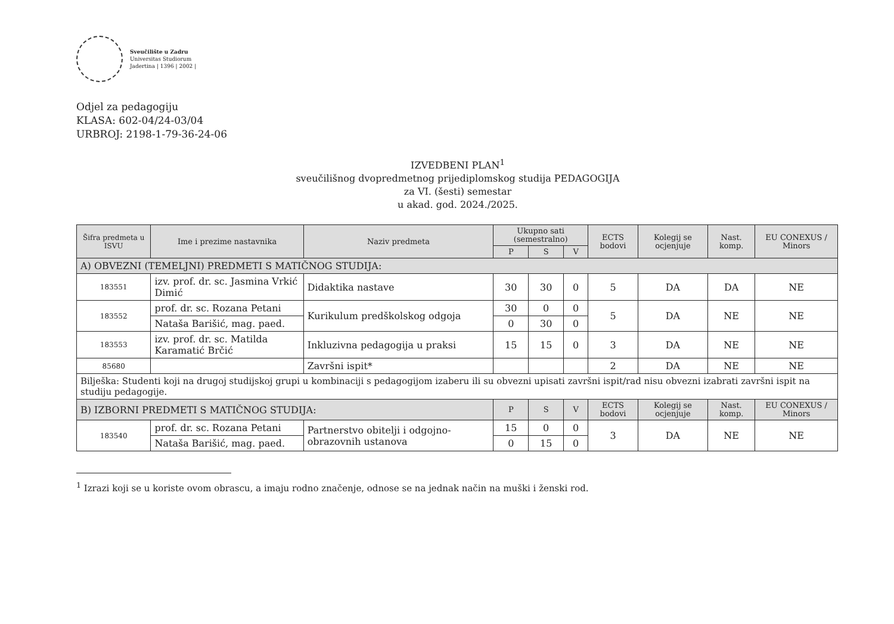Sveučilište u Zadru
Universitas Studiorum
Jadertina | 1396 | 2002 |
Odjel za pedagogiju
KLASA: 602-04/24-03/04
URBROJ: 2198-1-79-36-24-06
IZVEDBENI PLAN<sup>1</sup>
sveučilišnog dvopredmetnog prijediplomskog studija PEDAGOGIJA
za VI. (šesti) semestar
u akad. god. 2024./2025.
| Šifra predmeta u ISVU | Ime i prezime nastavnika | Naziv predmeta | Ukupno sati (semestralno) | | | ECTS bodovi | Kolegij se ocjenjuje | Nast. komp. | EU CONEXUS / Minors |
| --- | --- | --- | --- | --- | --- | --- | --- | --- | --- |
| | | | P | S | V | | | | |
| A) OBVEZNI (TEMELJNI) PREDMETI S MATIČNOG STUDIJA: | | | | | | | | | |
| 183551 | izv. prof. dr. sc. Jasmina Vrkić Dimić | Didaktika nastave | 30 | 30 | 0 | 5 | DA | DA | NE |
| 183552 | prof. dr. sc. Rozana Petani | Kurikulum predškolskog odgoja | 30 | 0 | 0 | 5 | DA | NE | NE |
| | Nataša Barišić, mag. paed. | | 0 | 30 | 0 | | | | |
| 183553 | izv. prof. dr. sc. Matilda Karamatić Brčić | Inkluzivna pedagogija u praksi | 15 | 15 | 0 | 3 | DA | NE | NE |
| 85680 | | Završni ispit* | | | | 2 | DA | NE | NE |
| Bilješka: Studenti koji na drugoj studijskoj grupi u kombinaciji s pedagogijom izaberu ili su obvezni upisati završni ispit/rad nisu obvezni izabrati završni ispit na studiju pedagogije. | | | | | | | | | |
| B) IZBORNI PREDMETI S MATIČNOG STUDIJA: | | | P | S | V | ECTS bodovi | Kolegij se ocjenjuje | Nast. komp. | EU CONEXUS / Minors |
| 183540 | prof. dr. sc. Rozana Petani | Partnerstvo obitelji i odgojno-obrazovnih ustanova | 15 | 0 | 0 | 3 | DA | NE | NE |
| | Nataša Barišić, mag. paed. | | 0 | 15 | 0 | | | | |
<sup>1</sup> Izrazi koji se u koriste ovom obrascu, a imaju rodno značenje, odnose se na jednak način na muški i ženski rod.